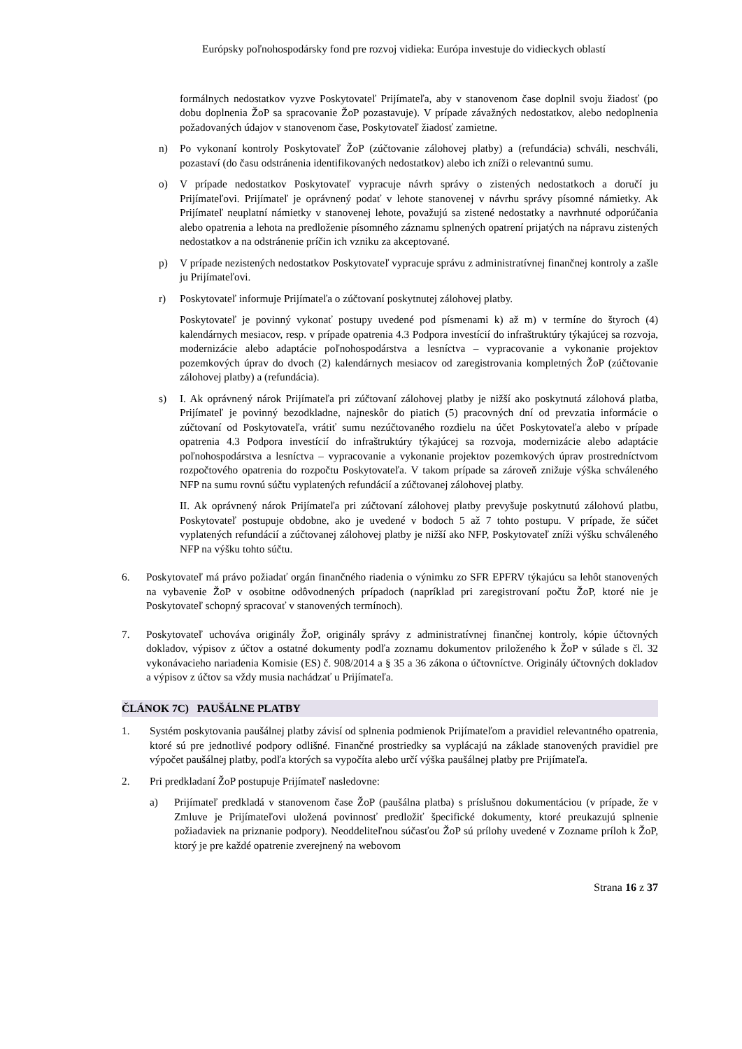Európsky poľnohospodársky fond pre rozvoj vidieka: Európa investuje do vidieckych oblastí
formálnych nedostatkov vyzve Poskytovateľ Prijímateľa, aby v stanovenom čase doplnil svoju žiadosť (po dobu doplnenia ŽoP sa spracovanie ŽoP pozastavuje). V prípade závažných nedostatkov, alebo nedoplnenia požadovaných údajov v stanovenom čase, Poskytovateľ žiadosť zamietne.
n) Po vykonaní kontroly Poskytovateľ ŽoP (zúčtovanie zálohovej platby) a (refundácia) schváli, neschváli, pozastaví (do času odstránenia identifikovaných nedostatkov) alebo ich zníži o relevantnú sumu.
o) V prípade nedostatkov Poskytovateľ vypracuje návrh správy o zistených nedostatkoch a doručí ju Prijímateľovi. Prijímateľ je oprávnený podať v lehote stanovenej v návrhu správy písomné námietky. Ak Prijímateľ neuplatní námietky v stanovenej lehote, považujú sa zistené nedostatky a navrhnuté odporúčania alebo opatrenia a lehota na predloženie písomného záznamu splnených opatrení prijatých na nápravu zistených nedostatkov a na odstránenie príčin ich vzniku za akceptované.
p) V prípade nezistených nedostatkov Poskytovateľ vypracuje správu z administratívnej finančnej kontroly a zašle ju Prijímateľovi.
r) Poskytovateľ informuje Prijímateľa o zúčtovaní poskytnutej zálohovej platby.
Poskytovateľ je povinný vykonať postupy uvedené pod písmenami k) až m) v termíne do štyroch (4) kalendárnych mesiacov, resp. v prípade opatrenia 4.3 Podpora investícií do infraštruktúry týkajúcej sa rozvoja, modernizácie alebo adaptácie poľnohospodárstva a lesníctva – vypracovanie a vykonanie projektov pozemkových úprav do dvoch (2) kalendárnych mesiacov od zaregistrovania kompletných ŽoP (zúčtovanie zálohovej platby) a (refundácia).
s) I. Ak oprávnený nárok Prijímateľa pri zúčtovaní zálohovej platby je nižší ako poskytnutá zálohová platba, Prijímateľ je povinný bezodkladne, najneskôr do piatich (5) pracovných dní od prevzatia informácie o zúčtovaní od Poskytovateľa, vrátiť sumu nezúčtovaného rozdielu na účet Poskytovateľa alebo v prípade opatrenia 4.3 Podpora investícií do infraštruktúry týkajúcej sa rozvoja, modernizácie alebo adaptácie poľnohospodárstva a lesníctva – vypracovanie a vykonanie projektov pozemkových úprav prostredníctvom rozpočtového opatrenia do rozpočtu Poskytovateľa. V takom prípade sa zároveň znižuje výška schváleného NFP na sumu rovnú súčtu vyplatených refundácií a zúčtovanej zálohovej platby.
II. Ak oprávnený nárok Prijímateľa pri zúčtovaní zálohovej platby prevyšuje poskytnutú zálohovú platbu, Poskytovateľ postupuje obdobne, ako je uvedené v bodoch 5 až 7 tohto postupu. V prípade, že súčet vyplatených refundácií a zúčtovanej zálohovej platby je nižší ako NFP, Poskytovateľ zníži výšku schváleného NFP na výšku tohto súčtu.
6. Poskytovateľ má právo požiadať orgán finančného riadenia o výnimku zo SFR EPFRV týkajúcu sa lehôt stanovených na vybavenie ŽoP v osobitne odôvodnených prípadoch (napríklad pri zaregistrovaní počtu ŽoP, ktoré nie je Poskytovateľ schopný spracovať v stanovených termínoch).
7. Poskytovateľ uchováva originály ŽoP, originály správy z administratívnej finančnej kontroly, kópie účtovných dokladov, výpisov z účtov a ostatné dokumenty podľa zoznamu dokumentov priloženého k ŽoP v súlade s čl. 32 vykonávacieho nariadenia Komisie (ES) č. 908/2014 a § 35 a 36 zákona o účtovníctve. Originály účtovných dokladov a výpisov z účtov sa vždy musia nachádzať u Prijímateľa.
ČLÁNOK 7C) PAUŠÁLNE PLATBY
1. Systém poskytovania paušálnej platby závisí od splnenia podmienok Prijímateľom a pravidiel relevantného opatrenia, ktoré sú pre jednotlivé podpory odlišné. Finančné prostriedky sa vyplácajú na základe stanovených pravidiel pre výpočet paušálnej platby, podľa ktorých sa vypočíta alebo určí výška paušálnej platby pre Prijímateľa.
2. Pri predkladaní ŽoP postupuje Prijímateľ nasledovne:
a) Prijímateľ predkladá v stanovenom čase ŽoP (paušálna platba) s príslušnou dokumentáciou (v prípade, že v Zmluve je Prijímateľovi uložená povinnosť predložiť špecifické dokumenty, ktoré preukazujú splnenie požiadaviek na priznanie podpory). Neoddeliteľnou súčasťou ŽoP sú prílohy uvedené v Zozname príloh k ŽoP, ktorý je pre každé opatrenie zverejnený na webovom
Strana 16 z 37